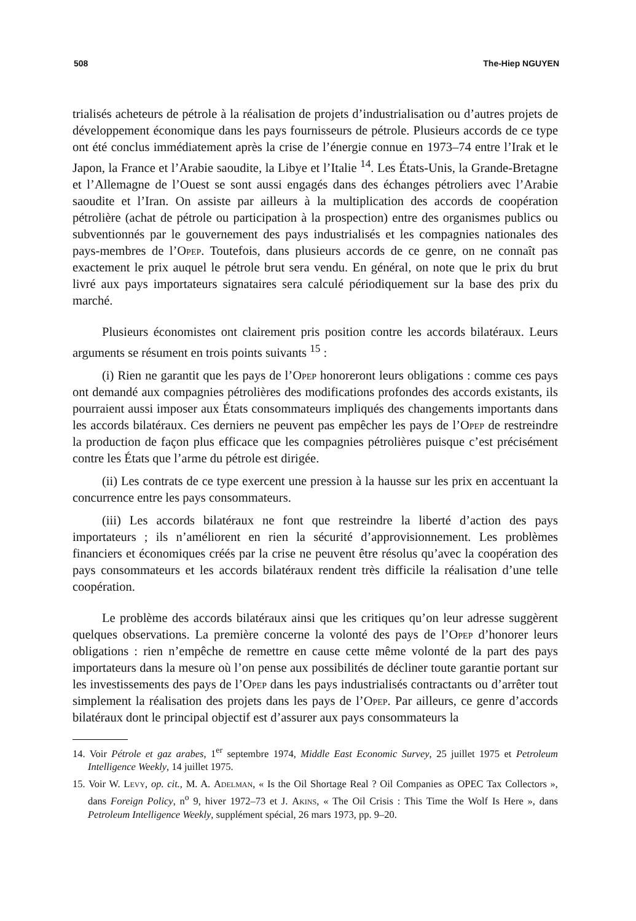508 The-Hiep NGUYEN
trialisés acheteurs de pétrole à la réalisation de projets d’industrialisation ou d’autres projets de développement économique dans les pays fournisseurs de pétrole. Plusieurs accords de ce type ont été conclus immédiatement après la crise de l’énergie connue en 1973–74 entre l’Irak et le Japon, la France et l’Arabie saoudite, la Libye et l’Italie <sup>14</sup>. Les États-Unis, la Grande-Bretagne et l’Allemagne de l’Ouest se sont aussi engagés dans des échanges pétroliers avec l’Arabie saoudite et l’Iran. On assiste par ailleurs à la multiplication des accords de coopération pétrolière (achat de pétrole ou participation à la prospection) entre des organismes publics ou subventionnés par le gouvernement des pays industrialisés et les compagnies nationales des pays-membres de l’Opep. Toutefois, dans plusieurs accords de ce genre, on ne connaît pas exactement le prix auquel le pétrole brut sera vendu. En général, on note que le prix du brut livré aux pays importateurs signataires sera calculé périodiquement sur la base des prix du marché.
Plusieurs économistes ont clairement pris position contre les accords bilatéraux. Leurs arguments se résument en trois points suivants <sup>15</sup> :
(i) Rien ne garantit que les pays de l’Opep honoreront leurs obligations : comme ces pays ont demandé aux compagnies pétrolières des modifications profondes des accords existants, ils pourraient aussi imposer aux États consommateurs impliqués des changements importants dans les accords bilatéraux. Ces derniers ne peuvent pas empêcher les pays de l’Opep de restreindre la production de façon plus efficace que les compagnies pétrolières puisque c’est précisément contre les États que l’arme du pétrole est dirigée.
(ii) Les contrats de ce type exercent une pression à la hausse sur les prix en accentuant la concurrence entre les pays consommateurs.
(iii) Les accords bilatéraux ne font que restreindre la liberté d’action des pays importateurs ; ils n’améliorent en rien la sécurité d’approvisionnement. Les problèmes financiers et économiques créés par la crise ne peuvent être résolus qu’avec la coopération des pays consommateurs et les accords bilatéraux rendent très difficile la réalisation d’une telle coopération.
Le problème des accords bilatéraux ainsi que les critiques qu’on leur adresse suggèrent quelques observations. La première concerne la volonté des pays de l’Opep d’honorer leurs obligations : rien n’empêche de remettre en cause cette même volonté de la part des pays importateurs dans la mesure où l’on pense aux possibilités de décliner toute garantie portant sur les investissements des pays de l’Opep dans les pays industrialisés contractants ou d’arrêter tout simplement la réalisation des projets dans les pays de l’Opep. Par ailleurs, ce genre d’accords bilatéraux dont le principal objectif est d’assurer aux pays consommateurs la
14. Voir Pétrole et gaz arabes, 1<sup>er</sup> septembre 1974, Middle East Economic Survey, 25 juillet 1975 et Petroleum Intelligence Weekly, 14 juillet 1975.
15. Voir W. Levy, op. cit., M. A. Adelman, « Is the Oil Shortage Real ? Oil Companies as OPEC Tax Collectors », dans Foreign Policy, n<sup>o</sup> 9, hiver 1972–73 et J. Akins, « The Oil Crisis : This Time the Wolf Is Here », dans Petroleum Intelligence Weekly, supplément spécial, 26 mars 1973, pp. 9–20.